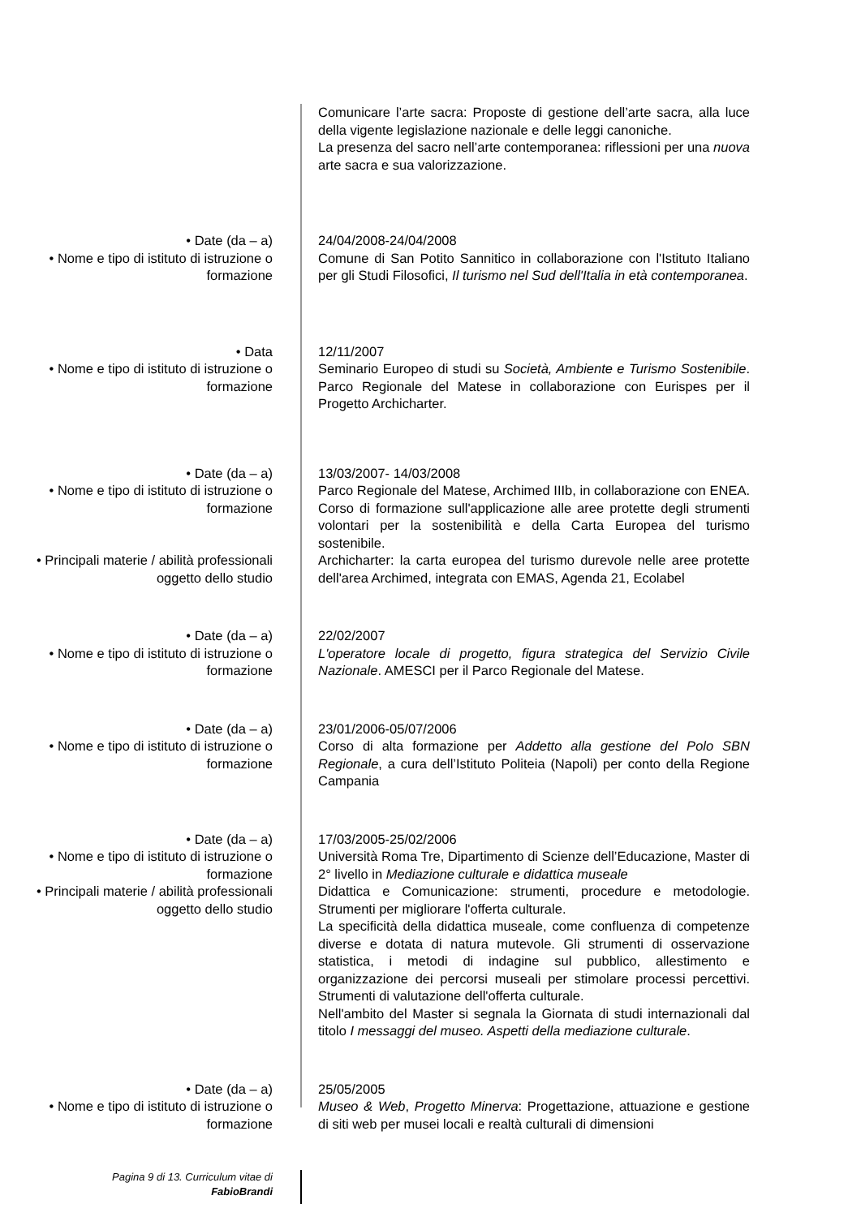Comunicare l’arte sacra: Proposte di gestione dell’arte sacra, alla luce della vigente legislazione nazionale e delle leggi canoniche.
La presenza del sacro nell’arte contemporanea: riflessioni per una nuova arte sacra e sua valorizzazione.
• Date (da – a)
• Nome e tipo di istituto di istruzione o formazione
24/04/2008-24/04/2008
Comune di San Potito Sannitico in collaborazione con l'Istituto Italiano per gli Studi Filosofici, Il turismo nel Sud dell'Italia in età contemporanea.
• Data
• Nome e tipo di istituto di istruzione o formazione
12/11/2007
Seminario Europeo di studi su Società, Ambiente e Turismo Sostenibile. Parco Regionale del Matese in collaborazione con Eurispes per il Progetto Archicharter.
• Date (da – a)
• Nome e tipo di istituto di istruzione o formazione
• Principali materie / abilità professionali oggetto dello studio
13/03/2007- 14/03/2008
Parco Regionale del Matese, Archimed IIIb, in collaborazione con ENEA. Corso di formazione sull'applicazione alle aree protette degli strumenti volontari per la sostenibilità e della Carta Europea del turismo sostenibile.
Archicharter: la carta europea del turismo durevole nelle aree protette dell'area Archimed, integrata con EMAS, Agenda 21, Ecolabel
• Date (da – a)
• Nome e tipo di istituto di istruzione o formazione
22/02/2007
L'operatore locale di progetto, figura strategica del Servizio Civile Nazionale. AMESCI per il Parco Regionale del Matese.
• Date (da – a)
• Nome e tipo di istituto di istruzione o formazione
23/01/2006-05/07/2006
Corso di alta formazione per Addetto alla gestione del Polo SBN Regionale, a cura dell’Istituto Politeia (Napoli) per conto della Regione Campania
• Date (da – a)
• Nome e tipo di istituto di istruzione o formazione
• Principali materie / abilità professionali oggetto dello studio
17/03/2005-25/02/2006
Università Roma Tre, Dipartimento di Scienze dell’Educazione, Master di 2° livello in Mediazione culturale e didattica museale
Didattica e Comunicazione: strumenti, procedure e metodologie. Strumenti per migliorare l'offerta culturale.
La specificità della didattica museale, come confluenza di competenze diverse e dotata di natura mutevole. Gli strumenti di osservazione statistica, i metodi di indagine sul pubblico, allestimento e organizzazione dei percorsi museali per stimolare processi percettivi. Strumenti di valutazione dell'offerta culturale.
Nell'ambito del Master si segnala la Giornata di studi internazionali dal titolo I messaggi del museo. Aspetti della mediazione culturale.
• Date (da – a)
• Nome e tipo di istituto di istruzione o formazione
25/05/2005
Museo & Web, Progetto Minerva: Progettazione, attuazione e gestione di siti web per musei locali e realtà culturali di dimensioni
Pagina 9 di 13. Curriculum vitae di
FabioBrandi